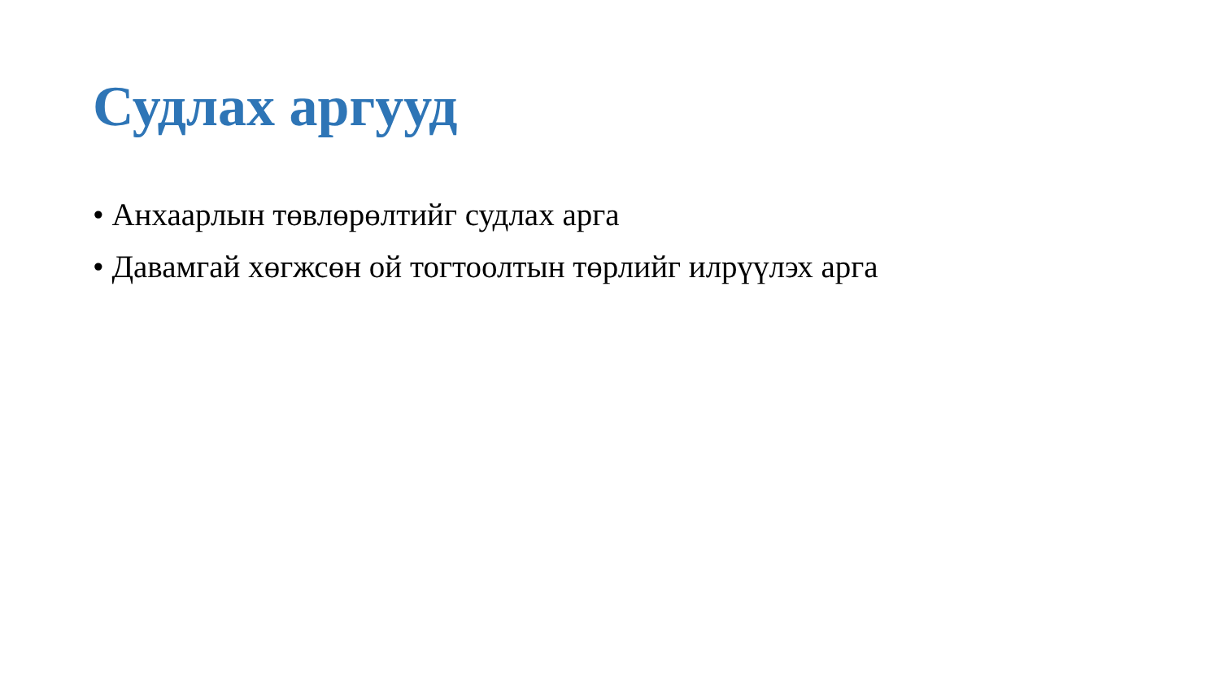Судлах аргууд
• Анхаарлын төвлөрөлтийг судлах арга
• Давамгай хөгжсөн ой тогтоолтын төрлийг илрүүлэх арга